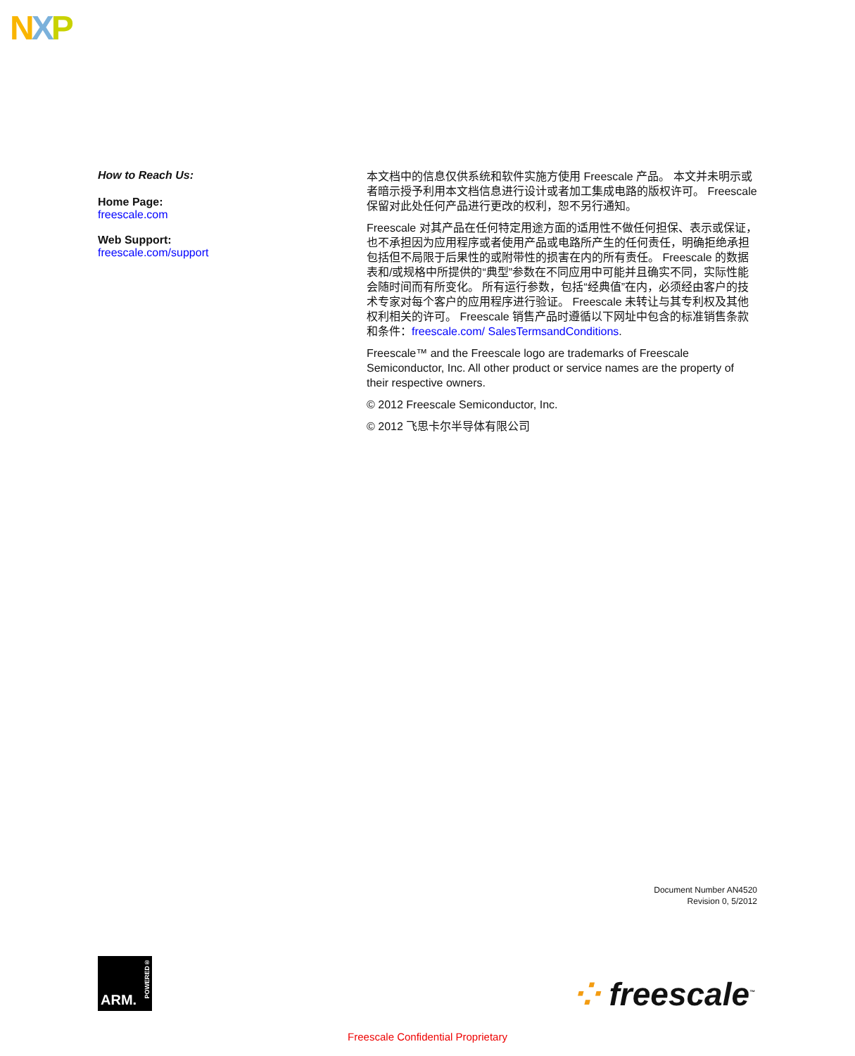NXP
How to Reach Us:
Home Page:
freescale.com
Web Support:
freescale.com/support
本文档中的信息仅供系统和软件实施方使用 Freescale 产品。 本文并未明示或者暗示授予利用本文档信息进行设计或者加工集成电路的版权许可。 Freescale 保留对此处任何产品进行更改的权利，恕不另行通知。
Freescale 对其产品在任何特定用途方面的适用性不做任何担保、表示或保证，也不承担因为应用程序或者使用产品或电路所产生的任何责任，明确拒绝承担包括但不局限于后果性的或附带性的损害在内的所有责任。 Freescale 的数据表和/或规格中所提供的“典型”参数在不同应用中可能并且确实不同，实际性能会随时间而有所变化。 所有运行参数，包括“经典值”在内，必须经由客户的技术专家对每个客户的应用程序进行验证。 Freescale 未转让与其专利权及其他权利相关的许可。 Freescale 销售产品时遵循以下网址中包含的标准销售条款和条件：freescale.com/ SalesTermsandConditions.
Freescale™ and the Freescale logo are trademarks of Freescale Semiconductor, Inc. All other product or service names are the property of their respective owners.
© 2012 Freescale Semiconductor, Inc.
© 2012 飞思卡尔半导体有限公司
Document Number AN4520
Revision 0, 5/2012
ARM.
POWERED®
⁘ freescale<sup>™</sup>
Freescale Confidential Proprietary